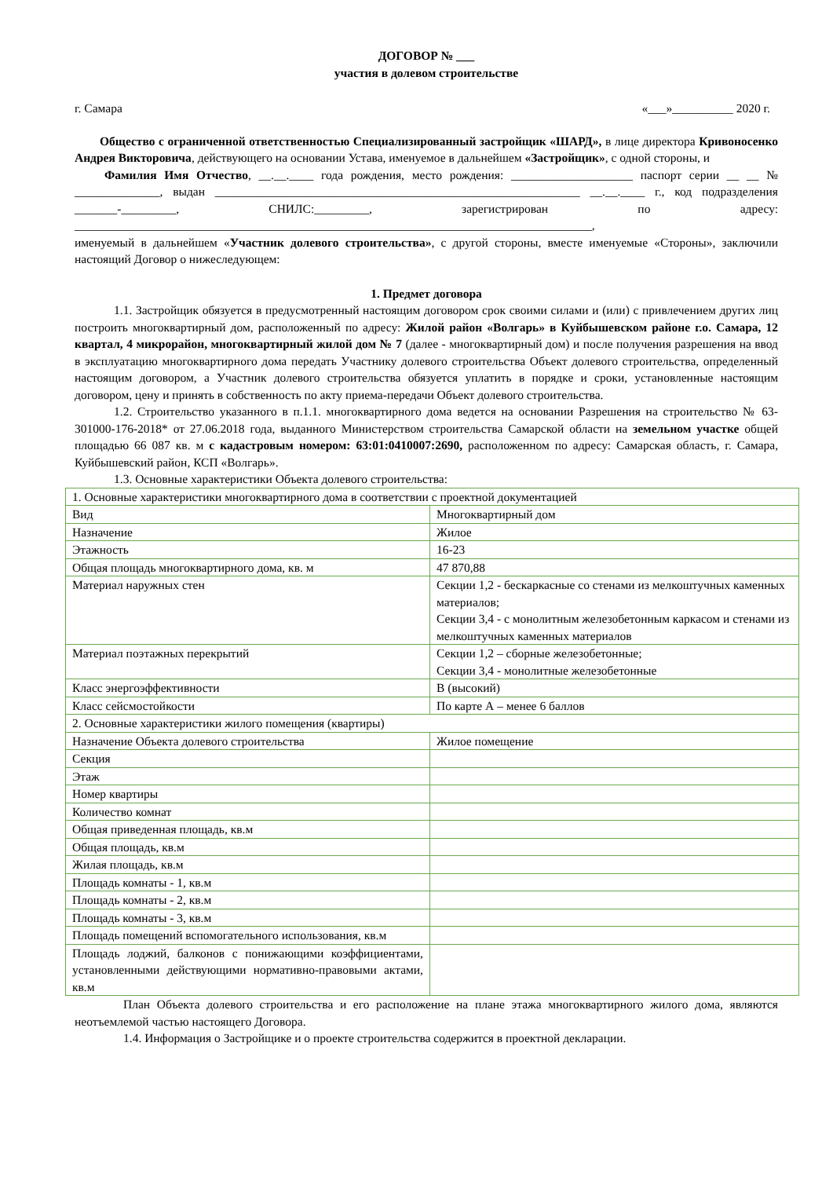ДОГОВОР № ___
участия в долевом строительстве
г. Самара «___»__________ 2020 г.
Общество с ограниченной ответственностью Специализированный застройщик «ШАРД», в лице директора Кривоносенко Андрея Викторовича, действующего на основании Устава, именуемое в дальнейшем «Застройщик», с одной стороны, и
Фамилия Имя Отчество, __.__.____ года рождения, место рождения: ____________________ паспорт серии __ __ № ______________, выдан ____________________________________________________________ __.__.____ г., код подразделения _______-_________, СНИЛС:_________, зарегистрирован по адресу: _____________________________________________________________________________________,
именуемый в дальнейшем «Участник долевого строительства», с другой стороны, вместе именуемые «Стороны», заключили настоящий Договор о нижеследующем:
1. Предмет договора
1.1. Застройщик обязуется в предусмотренный настоящим договором срок своими силами и (или) с привлечением других лиц построить многоквартирный дом, расположенный по адресу: Жилой район «Волгарь» в Куйбышевском районе г.о. Самара, 12 квартал, 4 микрорайон, многоквартирный жилой дом № 7 (далее - многоквартирный дом) и после получения разрешения на ввод в эксплуатацию многоквартирного дома передать Участнику долевого строительства Объект долевого строительства, определенный настоящим договором, а Участник долевого строительства обязуется уплатить в порядке и сроки, установленные настоящим договором, цену и принять в собственность по акту приема-передачи Объект долевого строительства.
1.2. Строительство указанного в п.1.1. многоквартирного дома ведется на основании Разрешения на строительство № 63-301000-176-2018* от 27.06.2018 года, выданного Министерством строительства Самарской области на земельном участке общей площадью 66 087 кв. м с кадастровым номером: 63:01:0410007:2690, расположенном по адресу: Самарская область, г. Самара, Куйбышевский район, КСП «Волгарь».
1.3. Основные характеристики Объекта долевого строительства:
| 1. Основные характеристики многоквартирного дома в соответствии с проектной документацией | |
| Вид | Многоквартирный дом |
| Назначение | Жилое |
| Этажность | 16-23 |
| Общая площадь многоквартирного дома, кв. м | 47 870,88 |
| Материал наружных стен | Секции 1,2 - бескаркасные со стенами из мелкоштучных каменных материалов; Секции 3,4 - с монолитным железобетонным каркасом и стенами из мелкоштучных каменных материалов |
| Материал поэтажных перекрытий | Секции 1,2 – сборные железобетонные; Секции 3,4 - монолитные железобетонные |
| Класс энергоэффективности | В (высокий) |
| Класс сейсмостойкости | По карте А – менее 6 баллов |
| 2. Основные характеристики жилого помещения (квартиры) | |
| Назначение Объекта долевого строительства | Жилое помещение |
| Секция | |
| Этаж | |
| Номер квартиры | |
| Количество комнат | |
| Общая приведенная площадь, кв.м | |
| Общая площадь, кв.м | |
| Жилая площадь, кв.м | |
| Площадь комнаты - 1, кв.м | |
| Площадь комнаты - 2, кв.м | |
| Площадь комнаты - 3, кв.м | |
| Площадь помещений вспомогательного использования, кв.м | |
| Площадь лоджий, балконов с понижающими коэффициентами, установленными действующими нормативно-правовыми актами, кв.м | |
План Объекта долевого строительства и его расположение на плане этажа многоквартирного жилого дома, являются неотъемлемой частью настоящего Договора.
1.4. Информация о Застройщике и о проекте строительства содержится в проектной декларации.